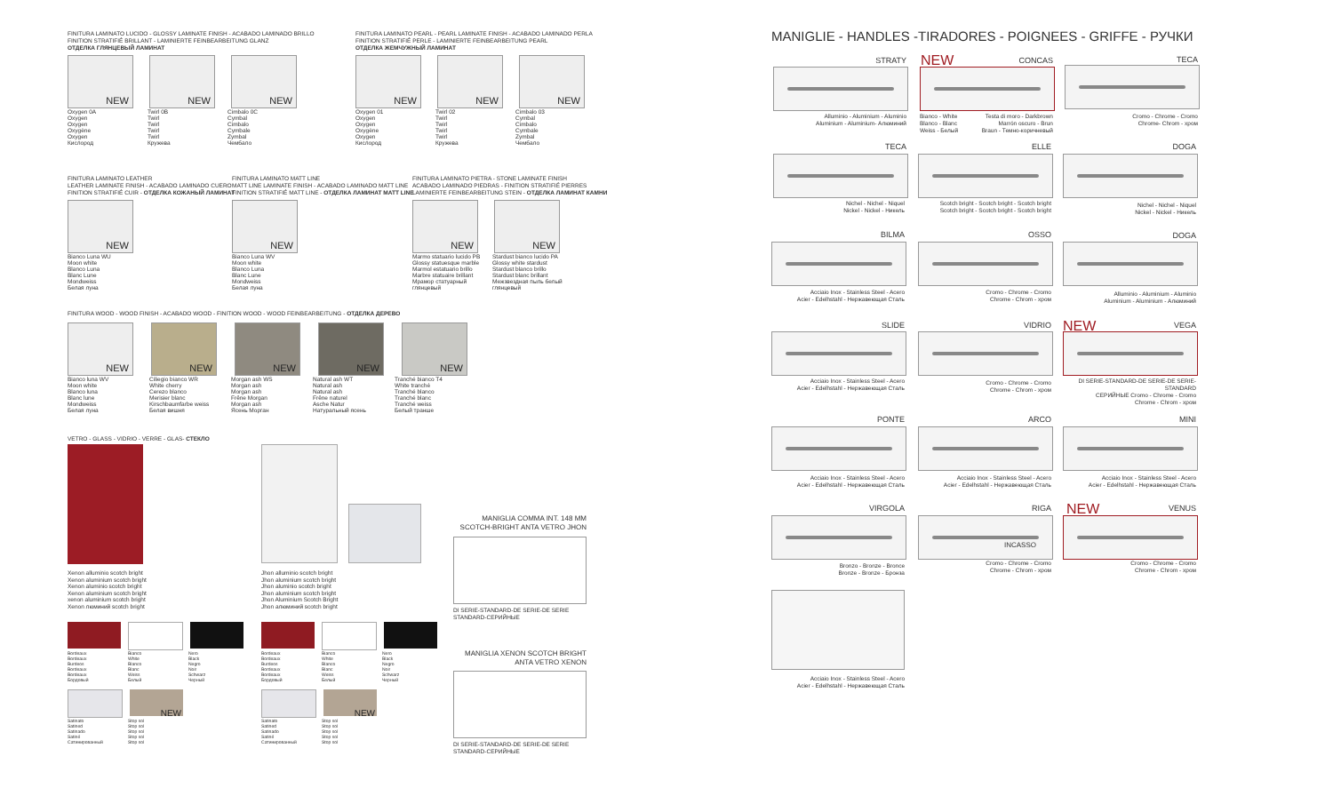FINITURA LAMINATO LUCIDO - GLOSSY LAMINATE FINISH - ACABADO LAMINADO BRILLO
FINITION STRATIFIÉ BRILLANT - LAMINIERTE FEINBEARBEITUNG GLANZ
ОТДЕЛКА ГЛЯНЦЕВЫЙ ЛАМИНАТ
NEW NEW NEW
Oxygen 0A
Oxygen
Oxygen
Oxygène
Oxygen
Кислород
Twirl 0B
Twirl
Twirl
Twirl
Twirl
Кружева
Cimbalo 0C
Cymbal
Cimbalo
Cymbale
Zymbal
Чембало
FINITURA LAMINATO PEARL - PEARL LAMINATE FINISH - ACABADO LAMINADO PERLA
FINITION STRATIFIÉ PERLE - LAMINIERTE FEINBEARBEITUNG PEARL
ОТДЕЛКА ЖЕМЧУЖНЫЙ ЛАМИНАТ
NEW NEW NEW
Oxygen 01
Oxygen
Oxygen
Oxygène
Oxygen
Кислород
Twirl 02
Twirl
Twirl
Twirl
Twirl
Кружева
Cimbalo 03
Cymbal
Cimbalo
Cymbale
Zymbal
Чембало
FINITURA LAMINATO LEATHER
LEATHER LAMINATE FINISH - ACABADO LAMINADO CUERO
FINITION STRATIFIÉ CUIR - ОТДЕЛКА КОЖАНЫЙ ЛАМИНАТ
NEW
Bianco Luna WU
Moon white
Blanco Luna
Blanc Lune
Mondweiss
Белая луна
FINITURA LAMINATO MATT LINE
MATT LINE LAMINATE FINISH - ACABADO LAMINADO MATT LINE
FINITION STRATIFIÉ MATT LINE - ОТДЕЛКА ЛАМИНАТ MATT LINE
NEW
Bianco Luna WV
Moon white
Blanco Luna
Blanc Lune
Mondweiss
Белая луна
FINITURA LAMINATO PIETRA - STONE LAMINATE FINISH
ACABADO LAMINADO PIEDRAS - FINITION STRATIFIÉ PIERRES
LAMINIERTE FEINBEARBEITUNG STEIN - ОТДЕЛКА ЛАМИНАТ КАМНИ
NEW NEW
Marmo statuario lucido PB
Glossy statuesque marble
Marmol estatuario brillo
Marbre statuaire brillant
Мрамор статуарный глянцевый
Stardust bianco lucido PA
Glossy white stardust
Stardust blanco brillo
Stardust blanc brillant
Межзвездная пыль белый глянцевый
FINITURA WOOD - WOOD FINISH - ACABADO WOOD - FINITION WOOD - WOOD FEINBEARBEITUNG - ОТДЕЛКА ДЕРЕВО
NEW NEW NEW NEW NEW
Bianco luna WV
Moon white
Blanco luna
Blanc lune
Mondweiss
Белая луна
Ciliegio bianco WR
White cherry
Cerezo blanco
Merisier blanc
Kirschbaumfarbe weiss
Белая вишня
Morgan ash WS
Morgan ash
Morgan ash
Frêne Morgan
Morgan ash
Ясень Морган
Natural ash WT
Natural ash
Natural ash
Frêne naturel
Asche Natur
Натуральный ясень
Tranché bianco T4
White tranché
Tranché blanco
Tranché blanc
Tranché weiss
Белый транше
VETRO - GLASS - VIDRIO - VERRE - GLAS- СТЕКЛО
Xenon alluminio scotch bright
Xenon aluminium scotch bright
Xenon aluminio scotch bright
Xenon aluminium scotch bright
xenon aluminium scotch bright
Xenon люминий scotch bright
Jhon alluminio scotch bright
Jhon aluminium scotch bright
Jhon aluminio scotch bright
Jhon aluminium scotch bright
Jhon Aluminium Scotch Bright
Jhon алюминий scotch bright
MANIGLIA COMMA INT. 148 MM SCOTCH-BRIGHT ANTA VETRO JHON
DI SERIE-STANDARD-DE SERIE-DE SERIE
STANDARD-СЕРИЙНЫЕ
MANIGLIA XENON SCOTCH BRIGHT ANTA VETRO XENON
DI SERIE-STANDARD-DE SERIE-DE SERIE
STANDARD-СЕРИЙНЫЕ
Bordeaux
Bordeaux
Burdeos
Bordeaux
Bordeaux
Бордовый
Bianco
White
Blanco
Blanc
Weiss
Белый
Nero
Black
Negro
Noir
Schwarz
Черный
NEW
Satinato
Satined
Satinado
Satiné
Сатинированный
Stop sol
Stop sol
Stop sol
Stop sol
Stop sol
Bordeaux
Bordeaux
Burdeos
Bordeaux
Bordeaux
Бордовый
Bianco
White
Blanco
Blanc
Weiss
Белый
Nero
Black
Negro
Noir
Schwarz
Черный
NEW
Satinato
Satined
Satinado
Satiné
Сатинированный
Stop sol
Stop sol
Stop sol
Stop sol
Stop sol
MANIGLIE - HANDLES -TIRADORES - POIGNEES - GRIFFE - РУЧКИ
STRATY NEW
CONCAS TECA
Alluminio - Aluminium - Aluminio
Aluminium - Aluminium- Алюминий
Bianco - White
Blanco - Blanc
Weiss - Белый Testa di moro - Darkbrown
Marrón oscuro - Brun
Braun - Темно-коричневый
Cromo - Chrome - Cromo
Chrome- Chrom - хром
TECA ELLE DOGA
Nichel - Nichel - Niquel
Nickel - Nickel - Никель
Scotch bright - Scotch bright - Scotch bright
Scotch bright - Scotch bright - Scotch bright
Nichel - Nichel - Niquel
Nickel - Nickel - Никель
BILMA OSSO DOGA
Acciaio Inox - Stainless Steel - Acero
Acier - Edelhstahl - Нержавеющая Сталь
Cromo - Chrome - Cromo
Chrome - Chrom - хром
Alluminio - Aluminium - Aluminio
Aluminium - Aluminium - Алюминий
SLIDE VIDRIO NEW VEGA
Acciaio Inox - Stainless Steel - Acero
Acier - Edelhstahl - Нержавеющая Сталь
Cromo - Chrome - Cromo
Chrome - Chrom - хром
DI SERIE-STANDARD-DE SERIE-DE SERIE-STANDARD
СЕРИЙНЫЕ Cromo - Chrome - Cromo
Chrome - Chrom - хром
PONTE ARCO MINI
Acciaio Inox - Stainless Steel - Acero
Acier - Edelhstahl - Нержавеющая Сталь
Acciaio Inox - Stainless Steel - Acero
Acier - Edelhstahl - Нержавеющая Сталь
Acciaio Inox - Stainless Steel - Acero
Acier - Edelhstahl - Нержавеющая Сталь
VIRGOLA RIGA NEW
VENUS
INCASSO
Bronzo - Bronze - Bronce
Bronze - Bronze - Бронза
Cromo - Chrome - Cromo
Chrome - Chrom - хром
Cromo - Chrome - Cromo
Chrome - Chrom - хром
Acciaio Inox - Stainless Steel - Acero
Acier - Edelhstahl - Нержавеющая Сталь